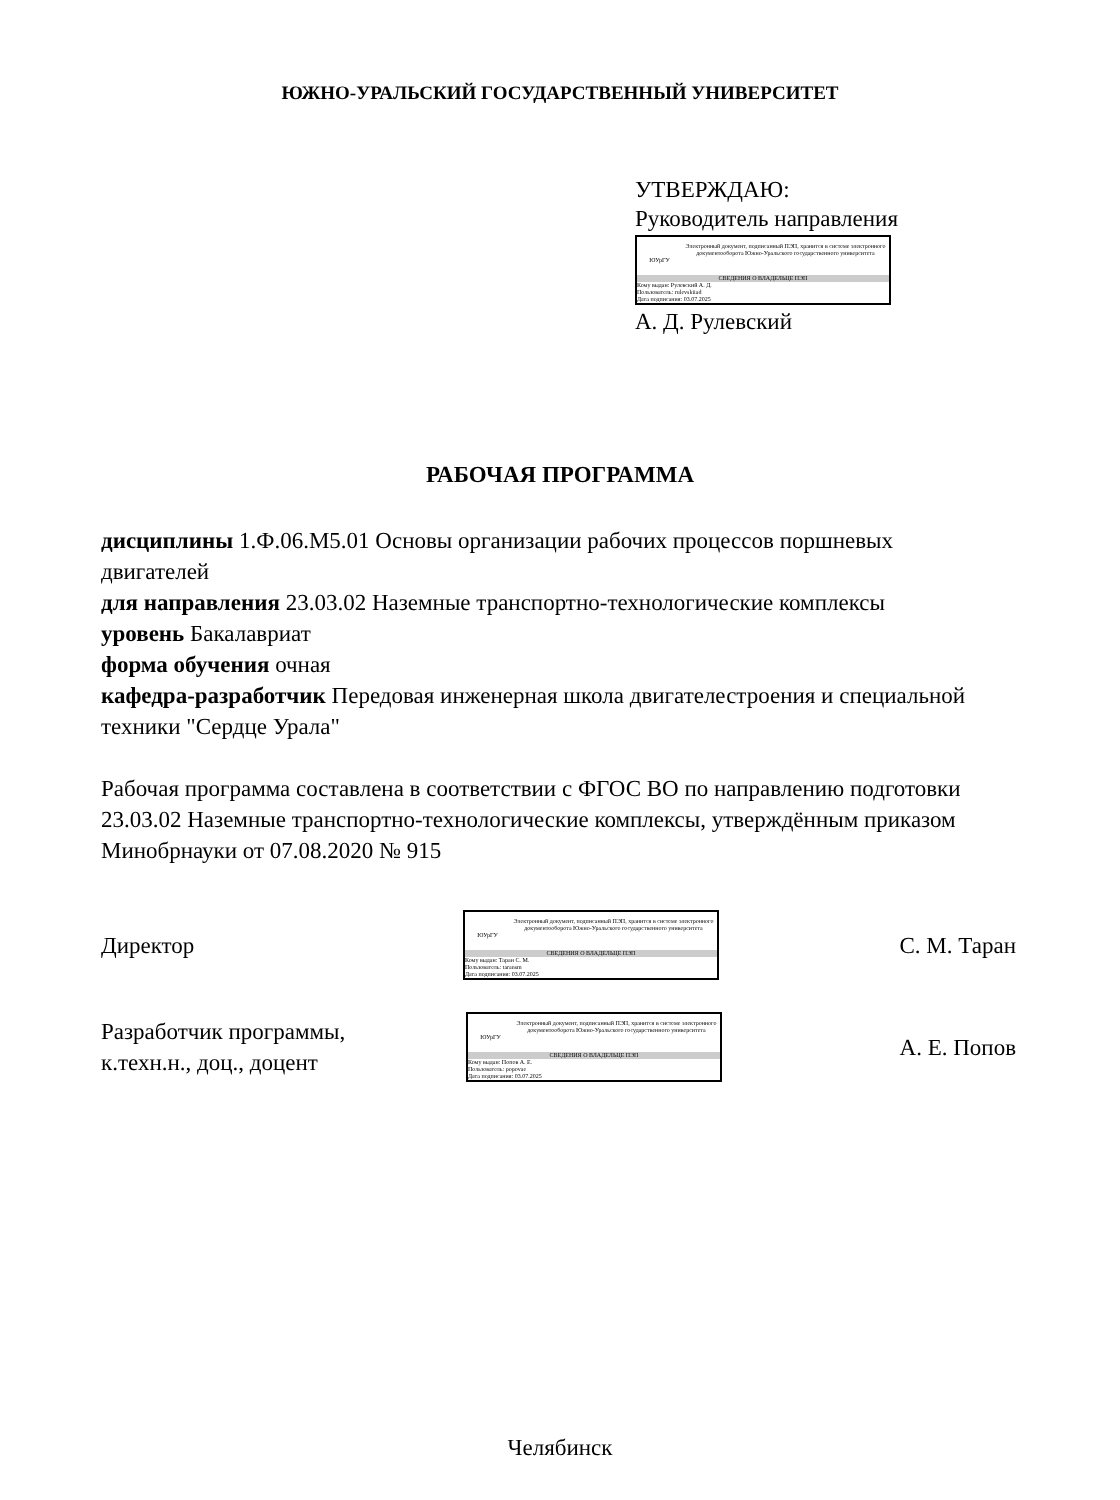ЮЖНО-УРАЛЬСКИЙ ГОСУДАРСТВЕННЫЙ УНИВЕРСИТЕТ
УТВЕРЖДАЮ:
Руководитель направления
ЮУрГУ
Электронный документ, подписанный ПЭП, хранится в системе электронного документооборота Южно-Уральского государственного университета
СВЕДЕНИЯ О ВЛАДЕЛЬЦЕ ПЭП
Кому выдан: Рулевский А. Д.
Пользователь: rulevskiiad
Дата подписания: 03.07.2025
А. Д. Рулевский
РАБОЧАЯ ПРОГРАММА
дисциплины 1.Ф.06.М5.01 Основы организации рабочих процессов поршневых двигателей
для направления 23.03.02 Наземные транспортно-технологические комплексы
уровень Бакалавриат
форма обучения очная
кафедра-разработчик Передовая инженерная школа двигателестроения и специальной техники "Сердце Урала"
Рабочая программа составлена в соответствии с ФГОС ВО по направлению подготовки 23.03.02 Наземные транспортно-технологические комплексы, утверждённым приказом Минобрнауки от 07.08.2020 № 915
Директор
ЮУрГУ
Электронный документ, подписанный ПЭП, хранится в системе электронного документооборота Южно-Уральского государственного университета
СВЕДЕНИЯ О ВЛАДЕЛЬЦЕ ПЭП
Кому выдан: Таран С. М.
Пользователь: taransm
Дата подписания: 03.07.2025
С. М. Таран
Разработчик программы,
к.техн.н., доц., доцент
ЮУрГУ
Электронный документ, подписанный ПЭП, хранится в системе электронного документооборота Южно-Уральского государственного университета
СВЕДЕНИЯ О ВЛАДЕЛЬЦЕ ПЭП
Кому выдан: Попов А. Е.
Пользователь: popovae
Дата подписания: 03.07.2025
А. Е. Попов
Челябинск